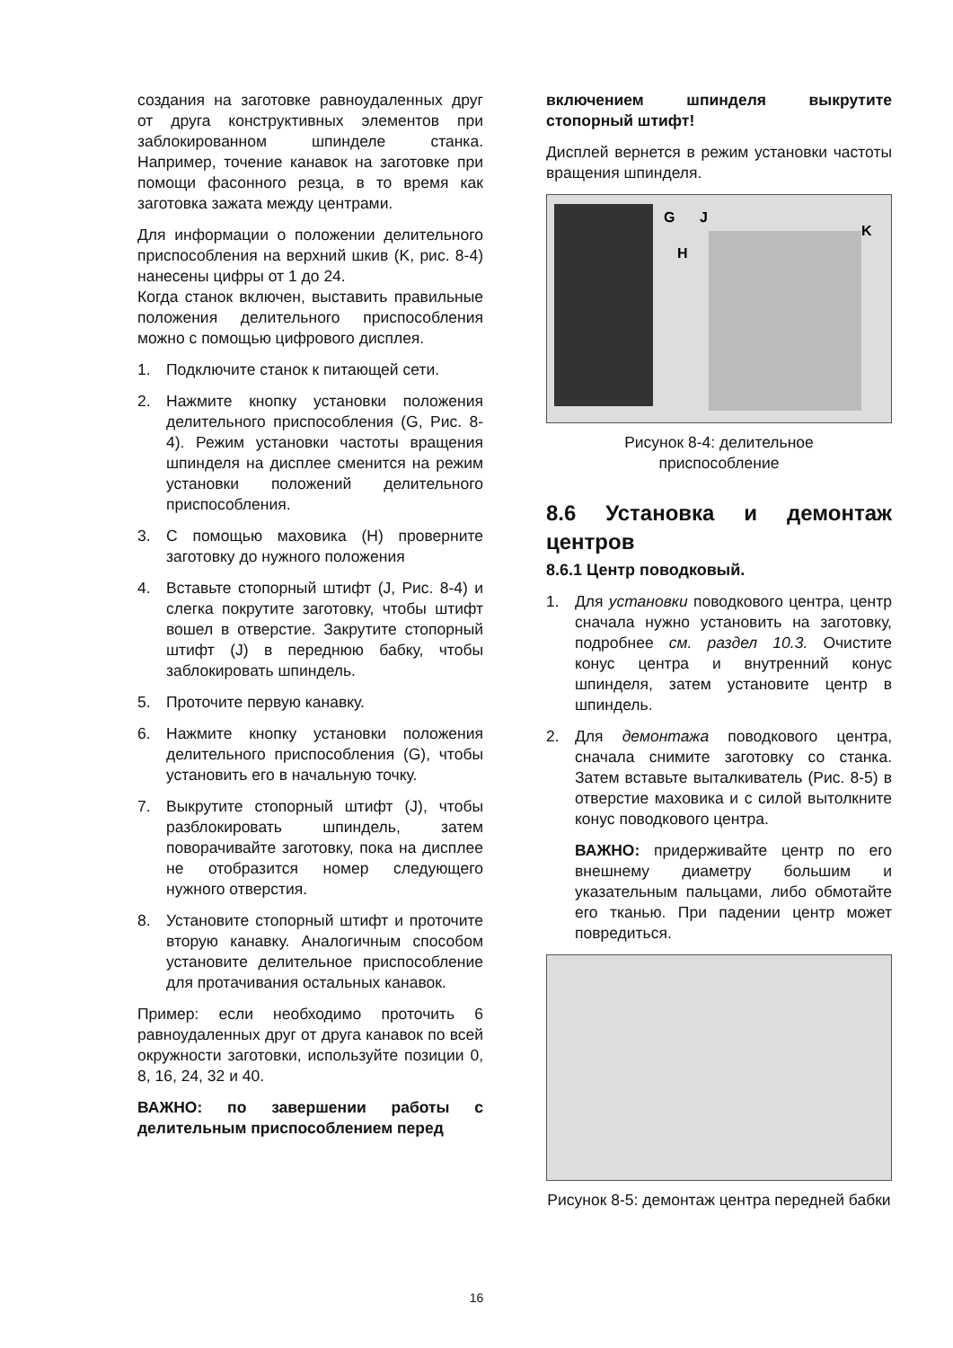создания на заготовке равноудаленных друг от друга конструктивных элементов при заблокированном шпинделе станка. Например, точение канавок на заготовке при помощи фасонного резца, в то время как заготовка зажата между центрами.
Для информации о положении делительного приспособления на верхний шкив (K, рис. 8-4) нанесены цифры от 1 до 24.
Когда станок включен, выставить правильные положения делительного приспособления можно с помощью цифрового дисплея.
1. Подключите станок к питающей сети.
2. Нажмите кнопку установки положения делительного приспособления (G, Рис. 8-4). Режим установки частоты вращения шпинделя на дисплее сменится на режим установки положений делительного приспособления.
3. С помощью маховика (H) проверните заготовку до нужного положения
4. Вставьте стопорный штифт (J, Рис. 8-4) и слегка покрутите заготовку, чтобы штифт вошел в отверстие. Закрутите стопорный штифт (J) в переднюю бабку, чтобы заблокировать шпиндель.
5. Проточите первую канавку.
6. Нажмите кнопку установки положения делительного приспособления (G), чтобы установить его в начальную точку.
7. Выкрутите стопорный штифт (J), чтобы разблокировать шпиндель, затем поворачивайте заготовку, пока на дисплее не отобразится номер следующего нужного отверстия.
8. Установите стопорный штифт и проточите вторую канавку. Аналогичным способом установите делительное приспособление для протачивания остальных канавок.
Пример: если необходимо проточить 6 равноудаленных друг от друга канавок по всей окружности заготовки, используйте позиции 0, 8, 16, 24, 32 и 40.
ВАЖНО: по завершении работы с делительным приспособлением перед
включением шпинделя выкрутите стопорный штифт!
Дисплей вернется в режим установки частоты вращения шпинделя.
G
J
H
K
Рисунок 8-4: делительное
приспособление
8.6 Установка и демонтаж центров
8.6.1 Центр поводковый.
1. Для установки поводкового центра, центр сначала нужно установить на заготовку, подробнее см. раздел 10.3. Очистите конус центра и внутренний конус шпинделя, затем установите центр в шпиндель.
2. Для демонтажа поводкового центра, сначала снимите заготовку со станка. Затем вставьте выталкиватель (Рис. 8-5) в отверстие маховика и с силой вытолкните конус поводкового центра.
ВАЖНО: придерживайте центр по его внешнему диаметру большим и указательным пальцами, либо обмотайте его тканью. При падении центр может повредиться.
Рисунок 8-5: демонтаж центра передней бабки
16